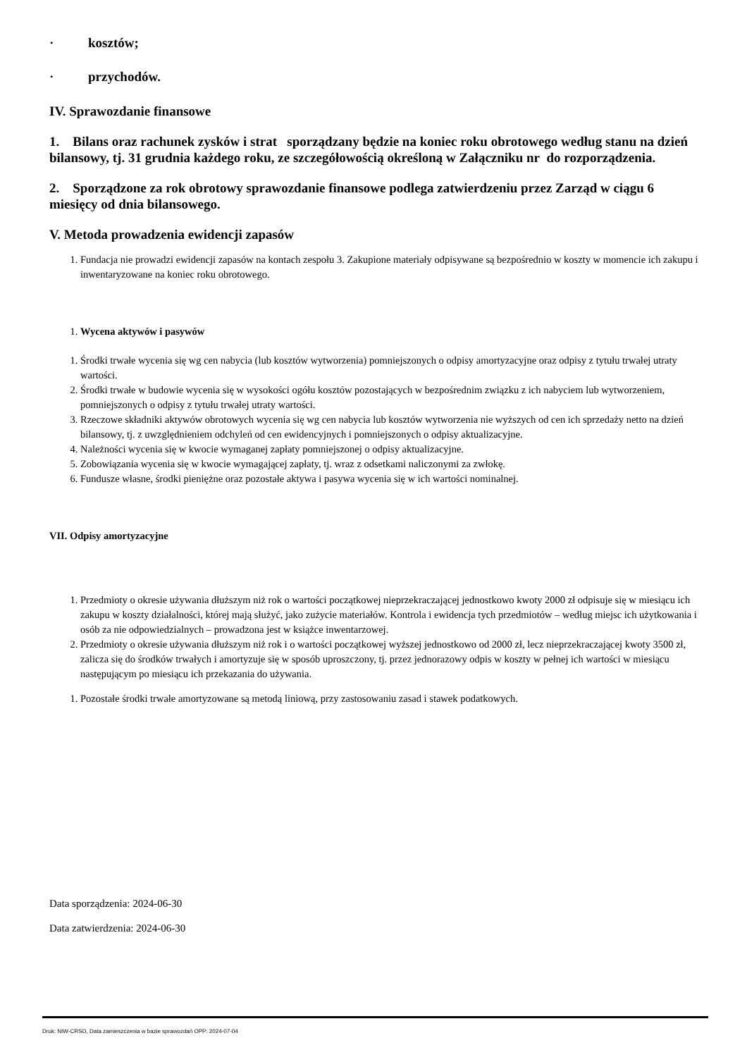· kosztów;
· przychodów.
IV. Sprawozdanie finansowe
1. Bilans oraz rachunek zysków i strat sporządzany będzie na koniec roku obrotowego według stanu na dzień bilansowy, tj. 31 grudnia każdego roku, ze szczegółowością określoną w Załączniku nr do rozporządzenia.
2. Sporządzone za rok obrotowy sprawozdanie finansowe podlega zatwierdzeniu przez Zarząd w ciągu 6 miesięcy od dnia bilansowego.
V. Metoda prowadzenia ewidencji zapasów
1. Fundacja nie prowadzi ewidencji zapasów na kontach zespołu 3. Zakupione materiały odpisywane są bezpośrednio w koszty w momencie ich zakupu i inwentaryzowane na koniec roku obrotowego.
1. Wycena aktywów i pasywów
1. Środki trwałe wycenia się wg cen nabycia (lub kosztów wytworzenia) pomniejszonych o odpisy amortyzacyjne oraz odpisy z tytułu trwałej utraty wartości.
2. Środki trwałe w budowie wycenia się w wysokości ogółu kosztów pozostających w bezpośrednim związku z ich nabyciem lub wytworzeniem, pomniejszonych o odpisy z tytułu trwałej utraty wartości.
3. Rzeczowe składniki aktywów obrotowych wycenia się wg cen nabycia lub kosztów wytworzenia nie wyższych od cen ich sprzedaży netto na dzień bilansowy, tj. z uwzględnieniem odchyleń od cen ewidencyjnych i pomniejszonych o odpisy aktualizacyjne.
4. Należności wycenia się w kwocie wymaganej zapłaty pomniejszonej o odpisy aktualizacyjne.
5. Zobowiązania wycenia się w kwocie wymagającej zapłaty, tj. wraz z odsetkami naliczonymi za zwłokę.
6. Fundusze własne, środki pieniężne oraz pozostałe aktywa i pasywa wycenia się w ich wartości nominalnej.
VII. Odpisy amortyzacyjne
1. Przedmioty o okresie używania dłuższym niż rok o wartości początkowej nieprzekraczającej jednostkowo kwoty 2000 zł odpisuje się w miesiącu ich zakupu w koszty działalności, której mają służyć, jako zużycie materiałów. Kontrola i ewidencja tych przedmiotów – według miejsc ich użytkowania i osób za nie odpowiedzialnych – prowadzona jest w książce inwentarzowej.
2. Przedmioty o okresie używania dłuższym niż rok i o wartości początkowej wyższej jednostkowo od 2000 zł, lecz nieprzekraczającej kwoty 3500 zł, zalicza się do środków trwałych i amortyzuje się w sposób uproszczony, tj. przez jednorazowy odpis w koszty w pełnej ich wartości w miesiącu następującym po miesiącu ich przekazania do używania.
1. Pozostałe środki trwałe amortyzowane są metodą liniową, przy zastosowaniu zasad i stawek podatkowych.
Data sporządzenia: 2024-06-30
Data zatwierdzenia: 2024-06-30
Druk: NIW-CRSO, Data zamieszczenia w bazie sprawozdań OPP: 2024-07-04